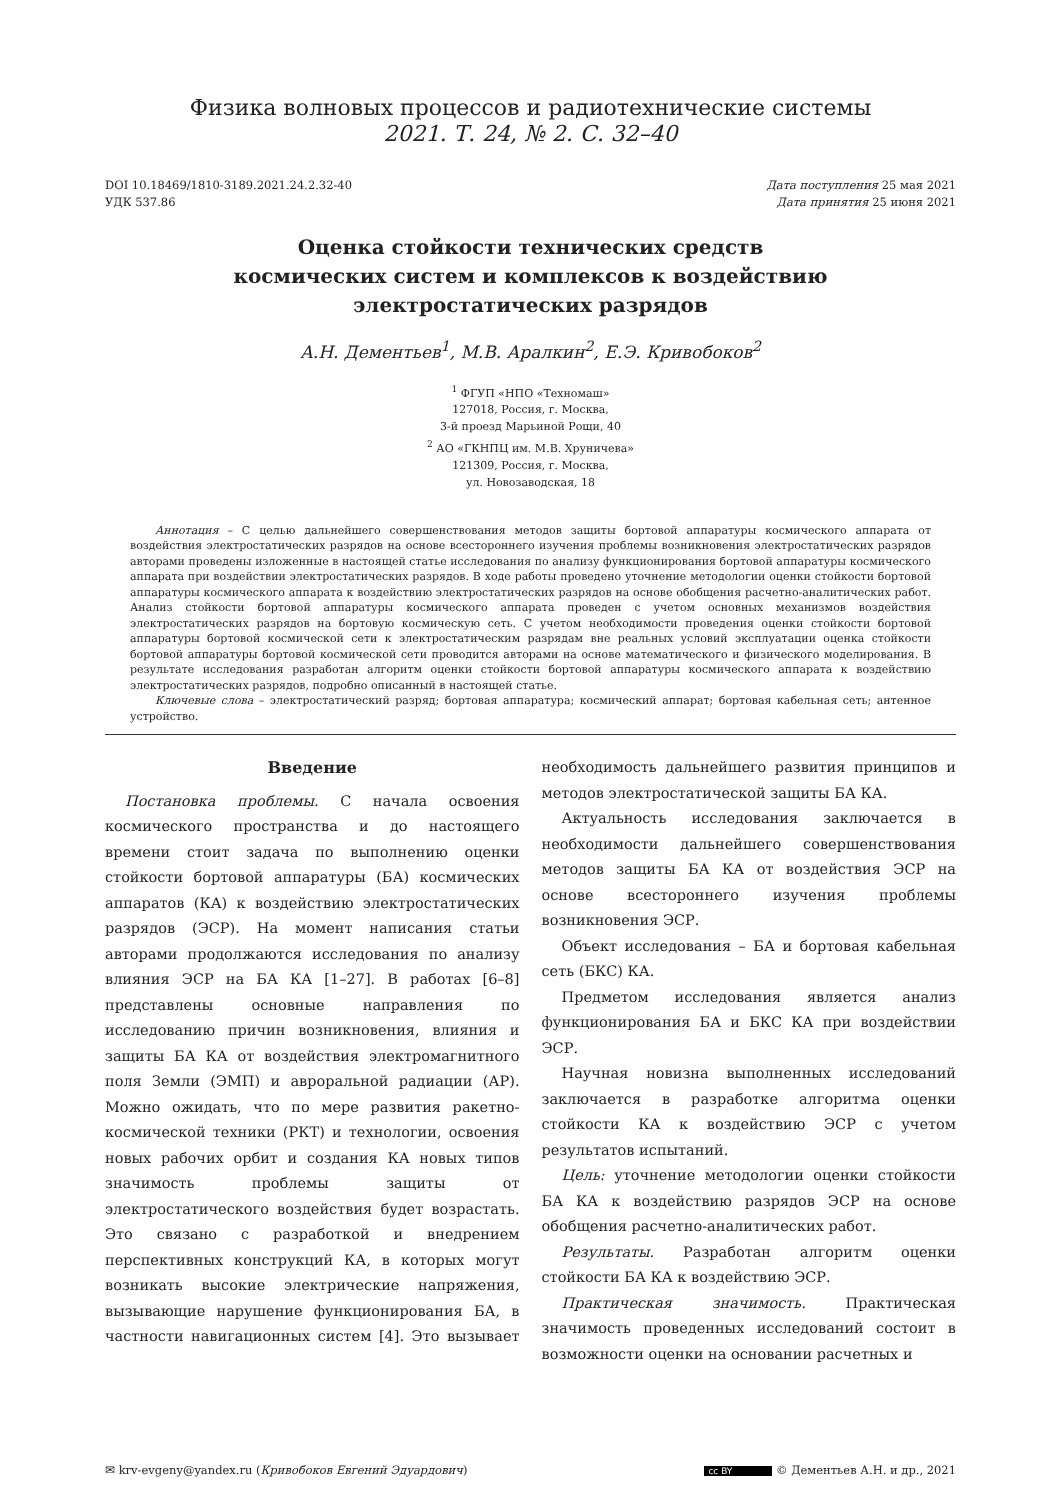Физика волновых процессов и радиотехнические системы
2021. Т. 24, № 2. С. 32–40
DOI 10.18469/1810-3189.2021.24.2.32-40
УДК 537.86
Дата поступления 25 мая 2021
Дата принятия 25 июня 2021
Оценка стойкости технических средств
космических систем и комплексов к воздействию
электростатических разрядов
А.Н. Дементьев<sup>1</sup>, М.В. Аралкин<sup>2</sup>, Е.Э. Кривобоков<sup>2</sup>
<sup>1</sup> ФГУП «НПО «Техномаш»
127018, Россия, г. Москва,
3-й проезд Марьиной Рощи, 40
<sup>2</sup> АО «ГКНПЦ им. М.В. Хруничева»
121309, Россия, г. Москва,
ул. Новозаводская, 18
Аннотация – С целью дальнейшего совершенствования методов защиты бортовой аппаратуры космического аппарата от воздействия электростатических разрядов на основе всестороннего изучения проблемы возникновения электростатических разрядов авторами проведены изложенные в настоящей статье исследования по анализу функционирования бортовой аппаратуры космического аппарата при воздействии электростатических разрядов. В ходе работы проведено уточнение методологии оценки стойкости бортовой аппаратуры космического аппарата к воздействию электростатических разрядов на основе обобщения расчетно-аналитических работ. Анализ стойкости бортовой аппаратуры космического аппарата проведен с учетом основных механизмов воздействия электростатических разрядов на бортовую космическую сеть. С учетом необходимости проведения оценки стойкости бортовой аппаратуры бортовой космической сети к электростатическим разрядам вне реальных условий эксплуатации оценка стойкости бортовой аппаратуры бортовой космической сети проводится авторами на основе математического и физического моделирования. В результате исследования разработан алгоритм оценки стойкости бортовой аппаратуры космического аппарата к воздействию электростатических разрядов, подробно описанный в настоящей статье.
Ключевые слова – электростатический разряд; бортовая аппаратура; космический аппарат; бортовая кабельная сеть; антенное устройство.
Введение
Постановка проблемы. С начала освоения космического пространства и до настоящего времени стоит задача по выполнению оценки стойкости бортовой аппаратуры (БА) космических аппаратов (КА) к воздействию электростатических разрядов (ЭСР). На момент написания статьи авторами продолжаются исследования по анализу влияния ЭСР на БА КА [1–27]. В работах [6–8] представлены основные направления по исследованию причин возникновения, влияния и защиты БА КА от воздействия электромагнитного поля Земли (ЭМП) и авроральной радиации (АР). Можно ожидать, что по мере развития ракетно-космической техники (РКТ) и технологии, освоения новых рабочих орбит и создания КА новых типов значимость проблемы защиты от электростатического воздействия будет возрастать. Это связано с разработкой и внедрением перспективных конструкций КА, в которых могут возникать высокие электрические напряжения, вызывающие нарушение функционирования БА, в частности навигационных систем [4]. Это вызывает необходимость дальнейшего развития принципов и методов электростатической защиты БА КА.
Актуальность исследования заключается в необходимости дальнейшего совершенствования методов защиты БА КА от воздействия ЭСР на основе всестороннего изучения проблемы возникновения ЭСР.
Объект исследования – БА и бортовая кабельная сеть (БКС) КА.
Предметом исследования является анализ функционирования БА и БКС КА при воздействии ЭСР.
Научная новизна выполненных исследований заключается в разработке алгоритма оценки стойкости КА к воздействию ЭСР с учетом результатов испытаний.
Цель: уточнение методологии оценки стойкости БА КА к воздействию разрядов ЭСР на основе обобщения расчетно-аналитических работ.
Результаты. Разработан алгоритм оценки стойкости БА КА к воздействию ЭСР.
Практическая значимость. Практическая значимость проведенных исследований состоит в возможности оценки на основании расчетных и
✉ krv-evgeny@yandex.ru (Кривобоков Евгений Эдуардович)
cc BY © Дементьев А.Н. и др., 2021